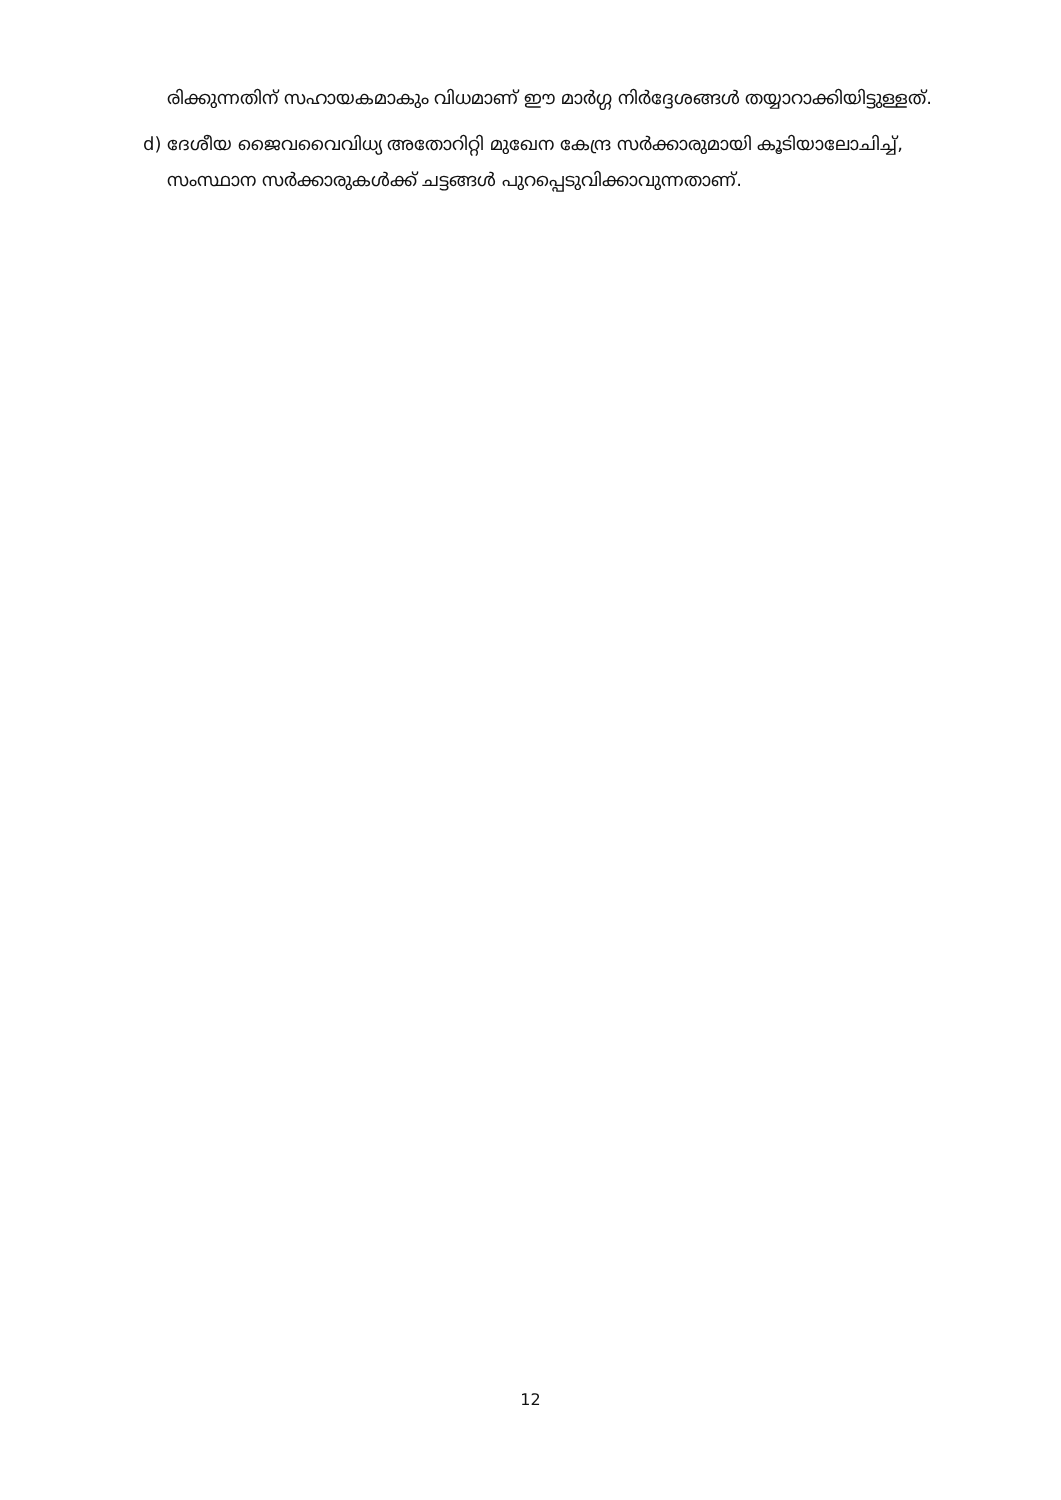രിക്കുന്നതിന് സഹായകമാകും വിധമാണ് ഈ മാർഗ്ഗ നിർദ്ദേശങ്ങൾ തയ്യാറാക്കിയിട്ടുള്ളത്.
d) ദേശീയ ജൈവവൈവിധ്യ അതോറിറ്റി മുഖേന കേന്ദ്ര സർക്കാരുമായി കൂടിയാലോചിച്ച്, സംസ്ഥാന സർക്കാരുകൾക്ക് ചട്ടങ്ങൾ പുറപ്പെടുവിക്കാവുന്നതാണ്.
12